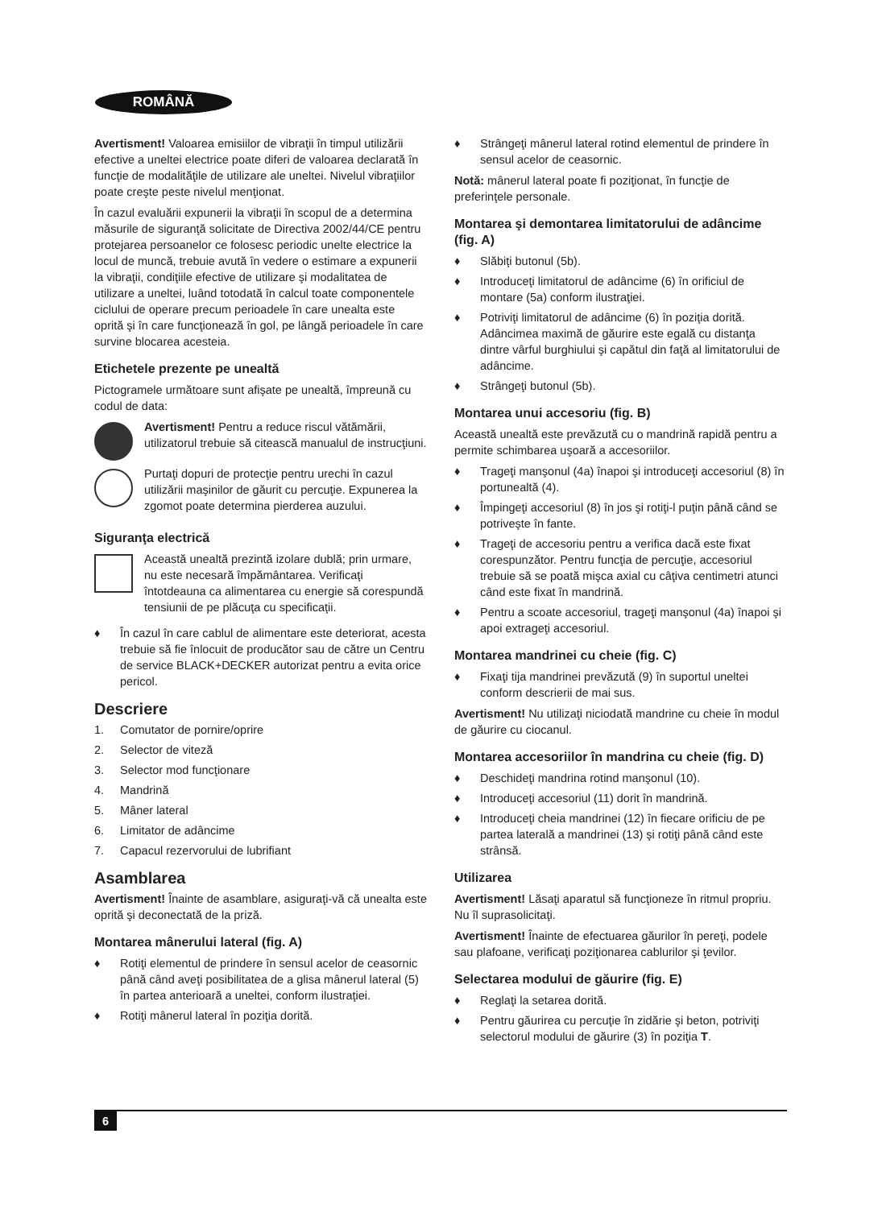ROMÂNĂ
Avertisment! Valoarea emisiilor de vibraţii în timpul utilizării efective a uneltei electrice poate diferi de valoarea declarată în funcţie de modalităţile de utilizare ale uneltei. Nivelul vibraţiilor poate creşte peste nivelul menţionat.
În cazul evaluării expunerii la vibraţii în scopul de a determina măsurile de siguranţă solicitate de Directiva 2002/44/CE pentru protejarea persoanelor ce folosesc periodic unelte electrice la locul de muncă, trebuie avută în vedere o estimare a expunerii la vibraţii, condiţiile efective de utilizare şi modalitatea de utilizare a uneltei, luând totodată în calcul toate componentele ciclului de operare precum perioadele în care unealta este oprită şi în care funcţionează în gol, pe lângă perioadele în care survine blocarea acesteia.
Etichetele prezente pe unealtă
Pictogramele următoare sunt afişate pe unealtă, împreună cu codul de data:
Avertisment! Pentru a reduce riscul vătămării, utilizatorul trebuie să citească manualul de instrucţiuni.
Purtaţi dopuri de protecţie pentru urechi în cazul utilizării maşinilor de găurit cu percuţie. Expunerea la zgomot poate determina pierderea auzului.
Siguranţa electrică
Această unealtă prezintă izolare dublă; prin urmare, nu este necesară împământarea. Verificaţi întotdeauna ca alimentarea cu energie să corespundă tensiunii de pe plăcuţa cu specificaţii.
♦ În cazul în care cablul de alimentare este deteriorat, acesta trebuie să fie înlocuit de producător sau de către un Centru de service BLACK+DECKER autorizat pentru a evita orice pericol.
Descriere
1. Comutator de pornire/oprire
2. Selector de viteză
3. Selector mod funcţionare
4. Mandrină
5. Mâner lateral
6. Limitator de adâncime
7. Capacul rezervorului de lubrifiant
Asamblarea
Avertisment! Înainte de asamblare, asiguraţi-vă că unealta este oprită şi deconectată de la priză.
Montarea mânerului lateral (fig. A)
♦ Rotiţi elementul de prindere în sensul acelor de ceasornic până când aveţi posibilitatea de a glisa mânerul lateral (5) în partea anterioară a uneltei, conform ilustraţiei.
♦ Rotiţi mânerul lateral în poziţia dorită.
♦ Strângeţi mânerul lateral rotind elementul de prindere în sensul acelor de ceasornic.
Notă: mânerul lateral poate fi poziţionat, în funcţie de preferinţele personale.
Montarea şi demontarea limitatorului de adâncime (fig. A)
♦ Slăbiţi butonul (5b).
♦ Introduceţi limitatorul de adâncime (6) în orificiul de montare (5a) conform ilustraţiei.
♦ Potriviţi limitatorul de adâncime (6) în poziţia dorită. Adâncimea maximă de găurire este egală cu distanţa dintre vârful burghiului şi capătul din faţă al limitatorului de adâncime.
♦ Strângeţi butonul (5b).
Montarea unui accesoriu (fig. B)
Această unealtă este prevăzută cu o mandrină rapidă pentru a permite schimbarea uşoară a accesoriilor.
♦ Trageţi manşonul (4a) înapoi şi introduceţi accesoriul (8) în portunealtă (4).
♦ Împingeţi accesoriul (8) în jos şi rotiţi-l puţin până când se potriveşte în fante.
♦ Trageţi de accesoriu pentru a verifica dacă este fixat corespunzător. Pentru funcţia de percuţie, accesoriul trebuie să se poată mişca axial cu câţiva centimetri atunci când este fixat în mandrină.
♦ Pentru a scoate accesoriul, trageţi manşonul (4a) înapoi şi apoi extrageţi accesoriul.
Montarea mandrinei cu cheie (fig. C)
♦ Fixaţi tija mandrinei prevăzută (9) în suportul uneltei conform descrierii de mai sus.
Avertisment! Nu utilizaţi niciodată mandrine cu cheie în modul de găurire cu ciocanul.
Montarea accesoriilor în mandrina cu cheie (fig. D)
♦ Deschideţi mandrina rotind manşonul (10).
♦ Introduceţi accesoriul (11) dorit în mandrină.
♦ Introduceţi cheia mandrinei (12) în fiecare orificiu de pe partea laterală a mandrinei (13) şi rotiţi până când este strânsă.
Utilizarea
Avertisment! Lăsaţi aparatul să funcţioneze în ritmul propriu. Nu îl suprasolicitaţi.
Avertisment! Înainte de efectuarea găurilor în pereţi, podele sau plafoane, verificaţi poziţionarea cablurilor şi ţevilor.
Selectarea modului de găurire (fig. E)
♦ Reglaţi la setarea dorită.
♦ Pentru găurirea cu percuţie în zidărie şi beton, potriviţi selectorul modului de găurire (3) în poziţia T.
6